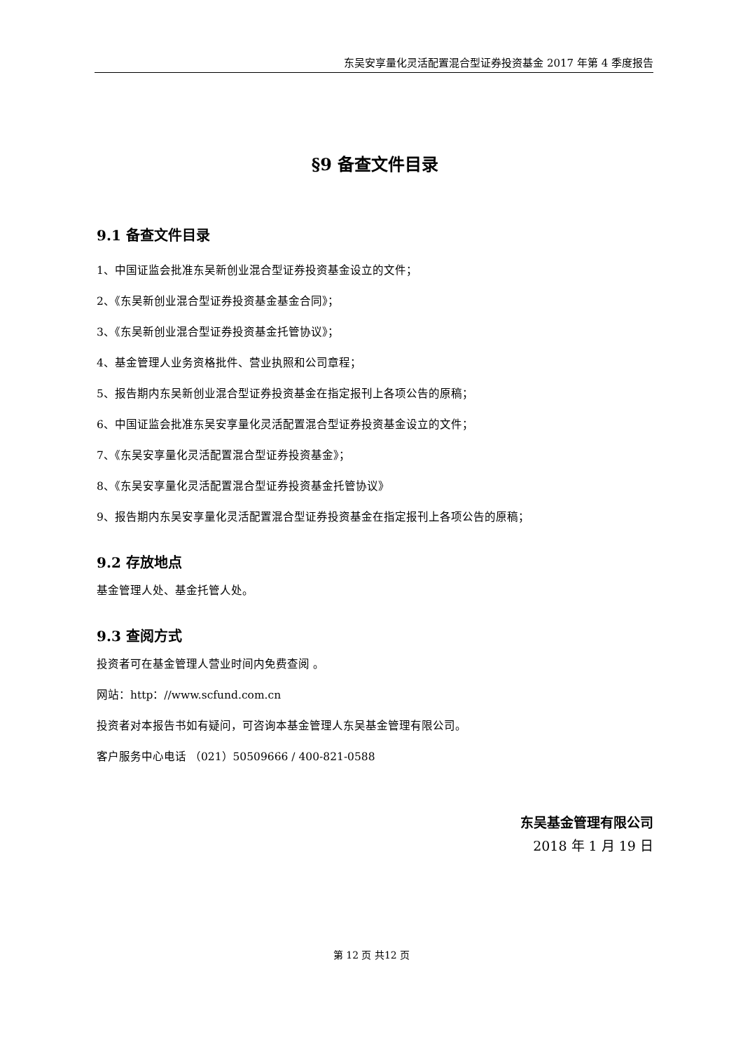东吴安享量化灵活配置混合型证券投资基金 2017 年第 4 季度报告
§9 备查文件目录
9.1 备查文件目录
1、中国证监会批准东吴新创业混合型证券投资基金设立的文件；
2、《东吴新创业混合型证券投资基金基金合同》；
3、《东吴新创业混合型证券投资基金托管协议》；
4、基金管理人业务资格批件、营业执照和公司章程；
5、报告期内东吴新创业混合型证券投资基金在指定报刊上各项公告的原稿；
6、中国证监会批准东吴安享量化灵活配置混合型证券投资基金设立的文件；
7、《东吴安享量化灵活配置混合型证券投资基金》；
8、《东吴安享量化灵活配置混合型证券投资基金托管协议》
9、报告期内东吴安享量化灵活配置混合型证券投资基金在指定报刊上各项公告的原稿；
9.2 存放地点
基金管理人处、基金托管人处。
9.3 查阅方式
投资者可在基金管理人营业时间内免费查阅 。
网站：http：//www.scfund.com.cn
投资者对本报告书如有疑问，可咨询本基金管理人东吴基金管理有限公司。
客户服务中心电话 （021）50509666 / 400-821-0588
东吴基金管理有限公司
2018 年 1 月 19 日
第 12 页 共12 页